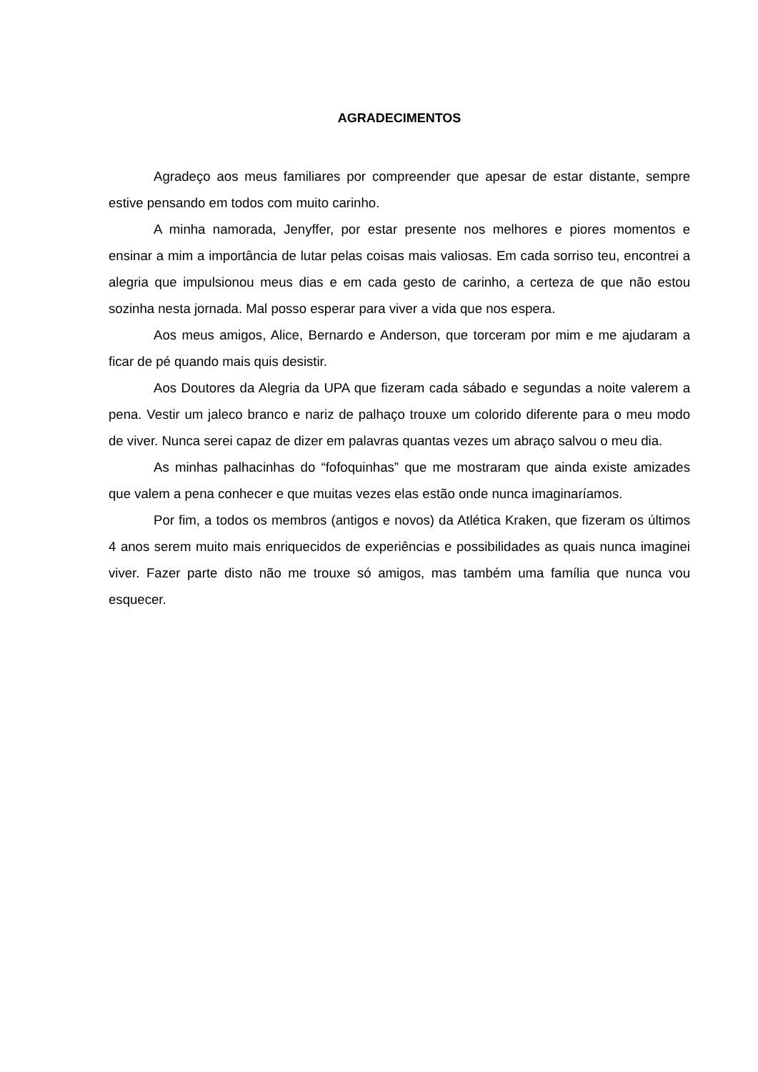AGRADECIMENTOS
Agradeço aos meus familiares por compreender que apesar de estar distante, sempre estive pensando em todos com muito carinho.
A minha namorada, Jenyffer, por estar presente nos melhores e piores momentos e ensinar a mim a importância de lutar pelas coisas mais valiosas. Em cada sorriso teu, encontrei a alegria que impulsionou meus dias e em cada gesto de carinho, a certeza de que não estou sozinha nesta jornada. Mal posso esperar para viver a vida que nos espera.
Aos meus amigos, Alice, Bernardo e Anderson, que torceram por mim e me ajudaram a ficar de pé quando mais quis desistir.
Aos Doutores da Alegria da UPA que fizeram cada sábado e segundas a noite valerem a pena. Vestir um jaleco branco e nariz de palhaço trouxe um colorido diferente para o meu modo de viver. Nunca serei capaz de dizer em palavras quantas vezes um abraço salvou o meu dia.
As minhas palhacinhas do “fofoquinhas” que me mostraram que ainda existe amizades que valem a pena conhecer e que muitas vezes elas estão onde nunca imaginaríamos.
Por fim, a todos os membros (antigos e novos) da Atlética Kraken, que fizeram os últimos 4 anos serem muito mais enriquecidos de experiências e possibilidades as quais nunca imaginei viver. Fazer parte disto não me trouxe só amigos, mas também uma família que nunca vou esquecer.